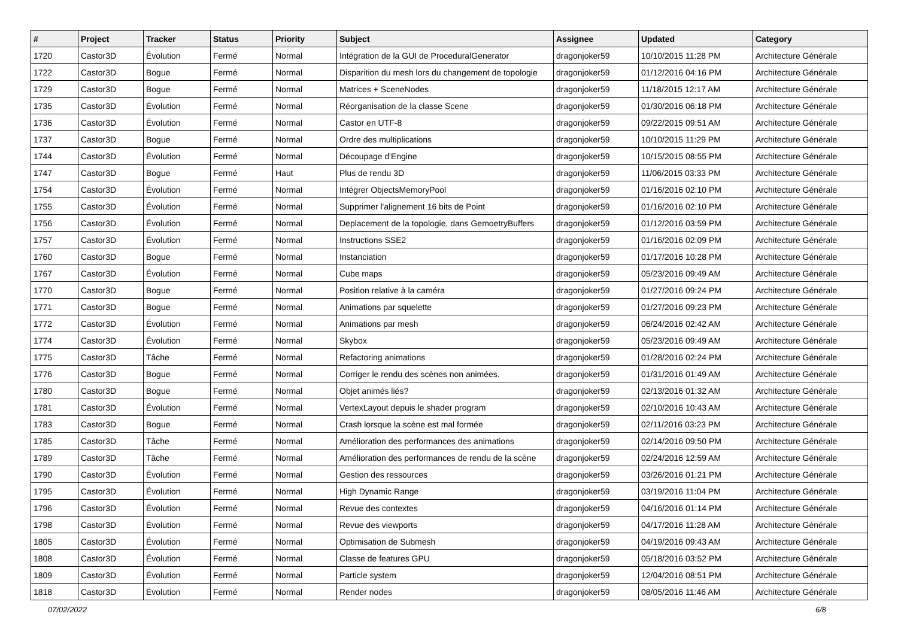| # | Project | Tracker | Status | Priority | Subject | Assignee | Updated | Category |
| --- | --- | --- | --- | --- | --- | --- | --- | --- |
| 1720 | Castor3D | Évolution | Fermé | Normal | Intégration de la GUI de ProceduralGenerator | dragonjoker59 | 10/10/2015 11:28 PM | Architecture Générale |
| 1722 | Castor3D | Bogue | Fermé | Normal | Disparition du mesh lors du changement de topologie | dragonjoker59 | 01/12/2016 04:16 PM | Architecture Générale |
| 1729 | Castor3D | Bogue | Fermé | Normal | Matrices + SceneNodes | dragonjoker59 | 11/18/2015 12:17 AM | Architecture Générale |
| 1735 | Castor3D | Évolution | Fermé | Normal | Réorganisation de la classe Scene | dragonjoker59 | 01/30/2016 06:18 PM | Architecture Générale |
| 1736 | Castor3D | Évolution | Fermé | Normal | Castor en UTF-8 | dragonjoker59 | 09/22/2015 09:51 AM | Architecture Générale |
| 1737 | Castor3D | Bogue | Fermé | Normal | Ordre des multiplications | dragonjoker59 | 10/10/2015 11:29 PM | Architecture Générale |
| 1744 | Castor3D | Évolution | Fermé | Normal | Découpage d'Engine | dragonjoker59 | 10/15/2015 08:55 PM | Architecture Générale |
| 1747 | Castor3D | Bogue | Fermé | Haut | Plus de rendu 3D | dragonjoker59 | 11/06/2015 03:33 PM | Architecture Générale |
| 1754 | Castor3D | Évolution | Fermé | Normal | Intégrer ObjectsMemoryPool | dragonjoker59 | 01/16/2016 02:10 PM | Architecture Générale |
| 1755 | Castor3D | Évolution | Fermé | Normal | Supprimer l'alignement 16 bits de Point | dragonjoker59 | 01/16/2016 02:10 PM | Architecture Générale |
| 1756 | Castor3D | Évolution | Fermé | Normal | Deplacement de la topologie, dans GemoetryBuffers | dragonjoker59 | 01/12/2016 03:59 PM | Architecture Générale |
| 1757 | Castor3D | Évolution | Fermé | Normal | Instructions SSE2 | dragonjoker59 | 01/16/2016 02:09 PM | Architecture Générale |
| 1760 | Castor3D | Bogue | Fermé | Normal | Instanciation | dragonjoker59 | 01/17/2016 10:28 PM | Architecture Générale |
| 1767 | Castor3D | Évolution | Fermé | Normal | Cube maps | dragonjoker59 | 05/23/2016 09:49 AM | Architecture Générale |
| 1770 | Castor3D | Bogue | Fermé | Normal | Position relative à la caméra | dragonjoker59 | 01/27/2016 09:24 PM | Architecture Générale |
| 1771 | Castor3D | Bogue | Fermé | Normal | Animations par squelette | dragonjoker59 | 01/27/2016 09:23 PM | Architecture Générale |
| 1772 | Castor3D | Évolution | Fermé | Normal | Animations par mesh | dragonjoker59 | 06/24/2016 02:42 AM | Architecture Générale |
| 1774 | Castor3D | Évolution | Fermé | Normal | Skybox | dragonjoker59 | 05/23/2016 09:49 AM | Architecture Générale |
| 1775 | Castor3D | Tâche | Fermé | Normal | Refactoring animations | dragonjoker59 | 01/28/2016 02:24 PM | Architecture Générale |
| 1776 | Castor3D | Bogue | Fermé | Normal | Corriger le rendu des scènes non animées. | dragonjoker59 | 01/31/2016 01:49 AM | Architecture Générale |
| 1780 | Castor3D | Bogue | Fermé | Normal | Objet animés liés? | dragonjoker59 | 02/13/2016 01:32 AM | Architecture Générale |
| 1781 | Castor3D | Évolution | Fermé | Normal | VertexLayout depuis le shader program | dragonjoker59 | 02/10/2016 10:43 AM | Architecture Générale |
| 1783 | Castor3D | Bogue | Fermé | Normal | Crash lorsque la scène est mal formée | dragonjoker59 | 02/11/2016 03:23 PM | Architecture Générale |
| 1785 | Castor3D | Tâche | Fermé | Normal | Amélioration des performances des animations | dragonjoker59 | 02/14/2016 09:50 PM | Architecture Générale |
| 1789 | Castor3D | Tâche | Fermé | Normal | Amélioration des performances de rendu de la scène | dragonjoker59 | 02/24/2016 12:59 AM | Architecture Générale |
| 1790 | Castor3D | Évolution | Fermé | Normal | Gestion des ressources | dragonjoker59 | 03/26/2016 01:21 PM | Architecture Générale |
| 1795 | Castor3D | Évolution | Fermé | Normal | High Dynamic Range | dragonjoker59 | 03/19/2016 11:04 PM | Architecture Générale |
| 1796 | Castor3D | Évolution | Fermé | Normal | Revue des contextes | dragonjoker59 | 04/16/2016 01:14 PM | Architecture Générale |
| 1798 | Castor3D | Évolution | Fermé | Normal | Revue des viewports | dragonjoker59 | 04/17/2016 11:28 AM | Architecture Générale |
| 1805 | Castor3D | Évolution | Fermé | Normal | Optimisation de Submesh | dragonjoker59 | 04/19/2016 09:43 AM | Architecture Générale |
| 1808 | Castor3D | Évolution | Fermé | Normal | Classe de features GPU | dragonjoker59 | 05/18/2016 03:52 PM | Architecture Générale |
| 1809 | Castor3D | Évolution | Fermé | Normal | Particle system | dragonjoker59 | 12/04/2016 08:51 PM | Architecture Générale |
| 1818 | Castor3D | Évolution | Fermé | Normal | Render nodes | dragonjoker59 | 08/05/2016 11:46 AM | Architecture Générale |
07/02/2022 6/8